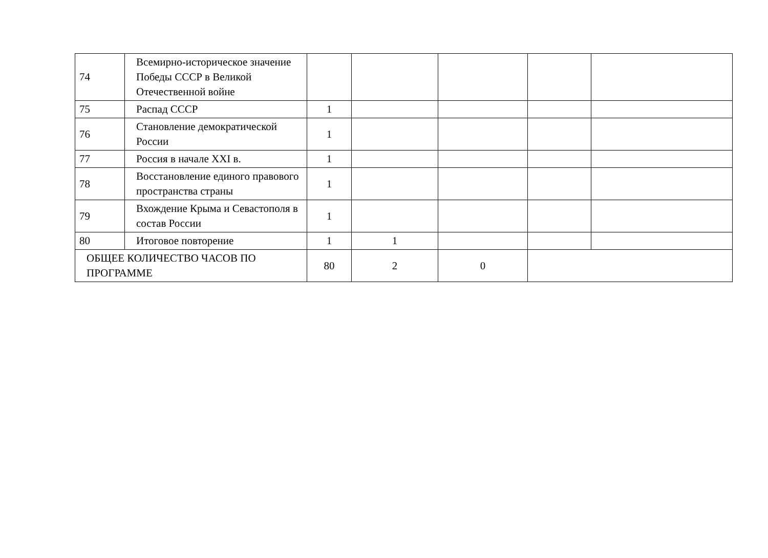| 74 | Всемирно-историческое значение Победы СССР в Великой Отечественной войне | | | | | |
| 75 | Распад СССР | 1 | | | | |
| 76 | Становление демократической России | 1 | | | | |
| 77 | Россия в начале XXI в. | 1 | | | | |
| 78 | Восстановление единого правового пространства страны | 1 | | | | |
| 79 | Вхождение Крыма и Севастополя в состав России | 1 | | | | |
| 80 | Итоговое повторение | 1 | 1 | | | |
| ОБЩЕЕ КОЛИЧЕСТВО ЧАСОВ ПО ПРОГРАММЕ | | 80 | 2 | 0 | | |